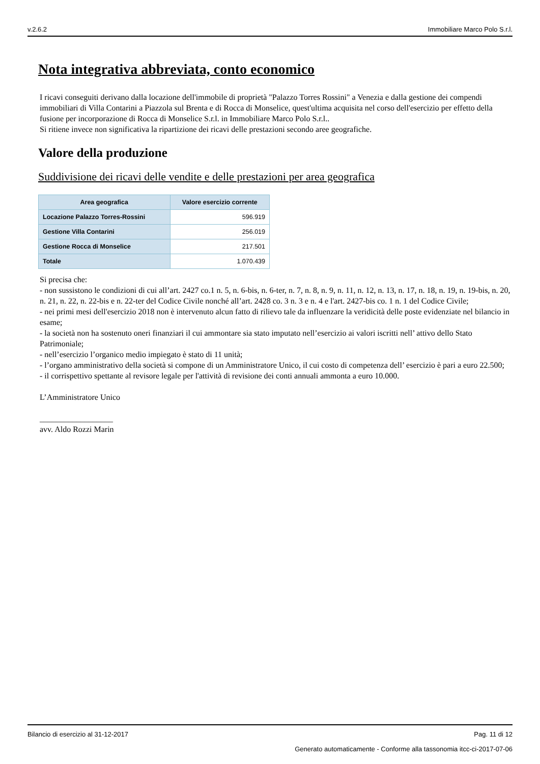v.2.6.2 Immobiliare Marco Polo S.r.l.
Nota integrativa abbreviata, conto economico
I ricavi conseguiti derivano dalla locazione dell'immobile di proprietà "Palazzo Torres Rossini" a Venezia e dalla gestione dei compendi immobiliari di Villa Contarini a Piazzola sul Brenta e di Rocca di Monselice, quest'ultima acquisita nel corso dell'esercizio per effetto della fusione per incorporazione di Rocca di Monselice S.r.l. in Immobiliare Marco Polo S.r.l..
Si ritiene invece non significativa la ripartizione dei ricavi delle prestazioni secondo aree geografiche.
Valore della produzione
Suddivisione dei ricavi delle vendite e delle prestazioni per area geografica
| Area geografica | Valore esercizio corrente |
| --- | --- |
| Locazione Palazzo Torres-Rossini | 596.919 |
| Gestione Villa Contarini | 256.019 |
| Gestione Rocca di Monselice | 217.501 |
| Totale | 1.070.439 |
Si precisa che:
- non sussistono le condizioni di cui all’art. 2427 co.1 n. 5, n. 6-bis, n. 6-ter, n. 7, n. 8, n. 9, n. 11, n. 12, n. 13, n. 17, n. 18, n. 19, n. 19-bis, n. 20, n. 21, n. 22, n. 22-bis e n. 22-ter del Codice Civile nonché all’art. 2428 co. 3 n. 3 e n. 4 e l'art. 2427-bis co. 1 n. 1 del Codice Civile;
- nei primi mesi dell'esercizio 2018 non è intervenuto alcun fatto di rilievo tale da influenzare la veridicità delle poste evidenziate nel bilancio in esame;
- la società non ha sostenuto oneri finanziari il cui ammontare sia stato imputato nell’esercizio ai valori iscritti nell’ attivo dello Stato Patrimoniale;
- nell’esercizio l’organico medio impiegato è stato di 11 unità;
- l’organo amministrativo della società si compone di un Amministratore Unico, il cui costo di competenza dell’ esercizio è pari a euro 22.500;
- il corrispettivo spettante al revisore legale per l'attività di revisione dei conti annuali ammonta a euro 10.000.
L’Amministratore Unico
__________________
avv. Aldo Rozzi Marin
Bilancio di esercizio al 31-12-2017 Pag. 11 di 12
Generato automaticamente - Conforme alla tassonomia itcc-ci-2017-07-06